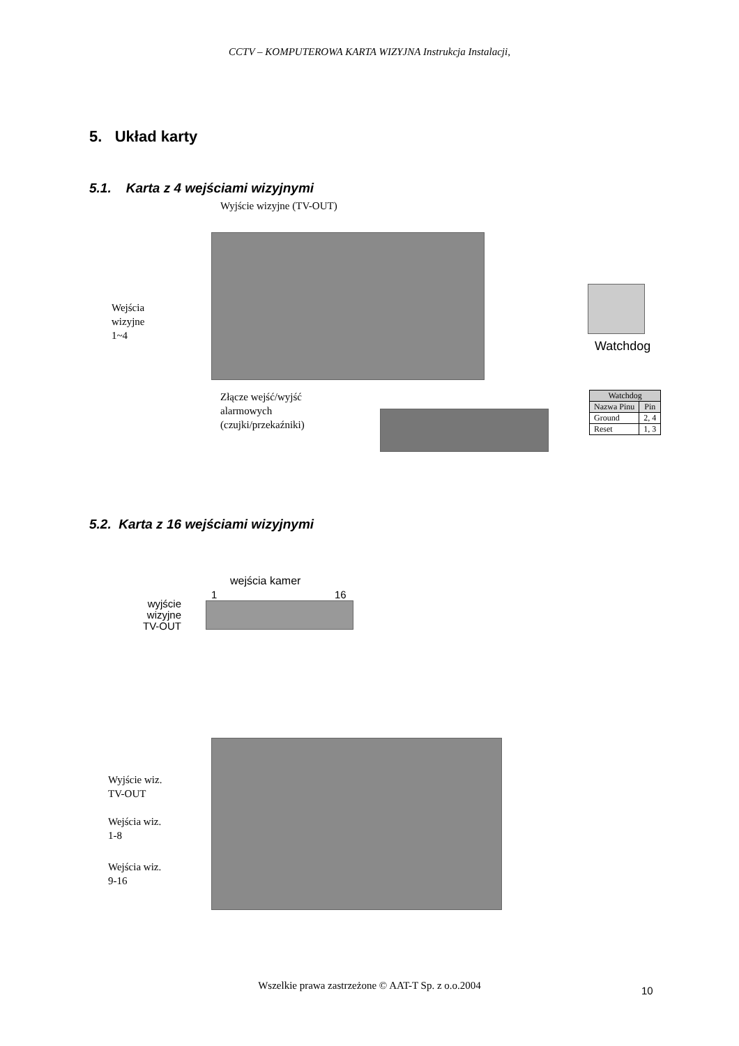CCTV – KOMPUTEROWA KARTA WIZYJNA Instrukcja Instalacji,
5. Układ karty
5.1. Karta z 4 wejściami wizyjnymi
Wyjście wizyjne (TV-OUT)
Wejścia
wizyjne
1~4
Watchdog
Złącze wejść/wyjść
alarmowych
(czujki/przekaźniki)
| Watchdog | |
| --- | --- |
| Nazwa Pinu | Pin |
| Ground | 2, 4 |
| Reset | 1, 3 |
5.2. Karta z 16 wejściami wizyjnymi
wejścia kamer
1 16
wyjście
wizyjne
TV-OUT
Wyjście wiz.
TV-OUT
Wejścia wiz.
1-8
Wejścia wiz.
9-16
Wszelkie prawa zastrzeżone © AAT-T Sp. z o.o.2004
10